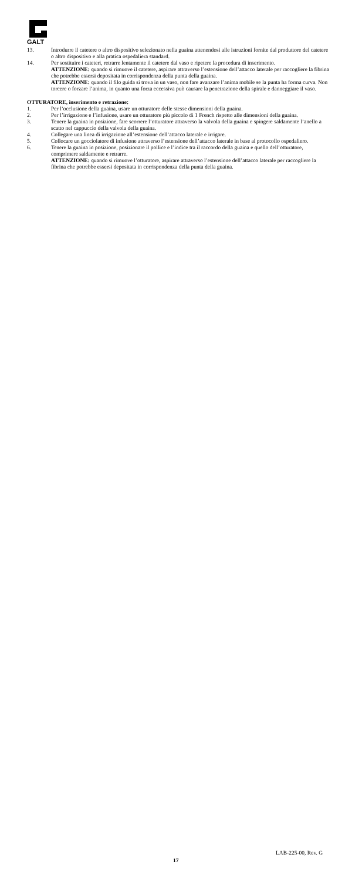GALT
13. Introdurre il catetere o altro dispositivo selezionato nella guaina attenendosi alle istruzioni fornite dal produttore del catetere o altro dispositivo e alla pratica ospedaliera standard.
14. Per sostituire i cateteri, retrarre lentamente il catetere dal vaso e ripetere la procedura di inserimento.
ATTENZIONE: quando si rimuove il catetere, aspirare attraverso l’estensione dell’attacco laterale per raccogliere la fibrina che potrebbe essersi depositata in corrispondenza della punta della guaina.
ATTENZIONE: quando il filo guida si trova in un vaso, non fare avanzare l’anima mobile se la punta ha forma curva. Non torcere o forzare l’anima, in quanto una forza eccessiva può causare la penetrazione della spirale e danneggiare il vaso.
OTTURATORE, inserimento e retrazione:
1. Per l’occlusione della guaina, usare un otturatore delle stesse dimensioni della guaina.
2. Per l’irrigazione e l’infusione, usare un otturatore più piccolo di 1 French rispetto alle dimensioni della guaina.
3. Tenere la guaina in posizione, fare scorrere l’otturatore attraverso la valvola della guaina e spingere saldamente l’anello a scatto nel cappuccio della valvola della guaina.
4. Collegare una linea di irrigazione all’estensione dell’attacco laterale e irrigare.
5. Collocare un gocciolatore di infusione attraverso l’estensione dell’attacco laterale in base al protocollo ospedaliero.
6. Tenere la guaina in posizione, posizionare il pollice e l’indice tra il raccordo della guaina e quello dell’otturatore, comprimere saldamente e retrarre.
ATTENZIONE: quando si rimuove l’otturatore, aspirare attraverso l’estensione dell’attacco laterale per raccogliere la fibrina che potrebbe essersi depositata in corrispondenza della punta della guaina.
LAB-225-00, Rev. G
17